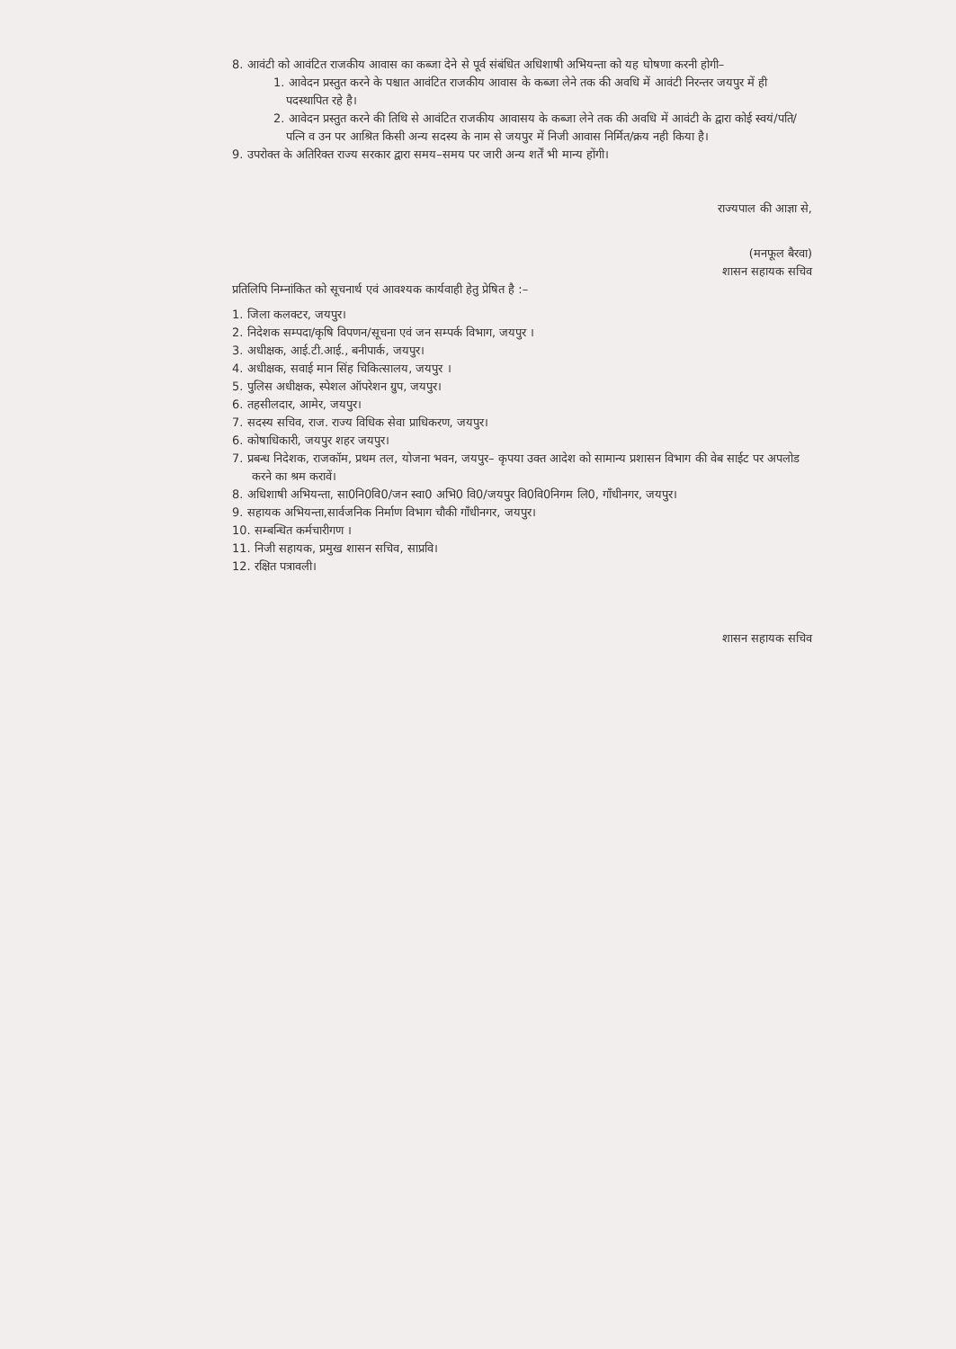8. आवंटी को आवंटित राजकीय आवास का कब्जा देने से पूर्व संबंधित अधिशाषी अभियन्ता को यह घोषणा करनी होगी–
1. आवेदन प्रस्तुत करने के पश्चात आवंटित राजकीय आवास के कब्जा लेने तक की अवधि में आवंटी निरन्तर जयपुर में ही पदस्थापित रहे है।
2. आवेदन प्रस्तुत करने की तिथि से आवंटित राजकीय आवासय के कब्जा लेने तक की अवधि में आवंटी के द्वारा कोई स्वयं/पति/पत्नि व उन पर आश्रित किसी अन्य सदस्य के नाम से जयपुर में निजी आवास निर्मित/क्रय नही किया है।
9. उपरोक्त के अतिरिक्त राज्य सरकार द्वारा समय–समय पर जारी अन्य शर्तें भी मान्य होंगी।
राज्यपाल की आज्ञा से,
(मनफूल बैरवा)
शासन सहायक सचिव
प्रतिलिपि निम्नांकित को सूचनार्थ एवं आवश्यक कार्यवाही हेतु प्रेषित है :–
1. जिला कलक्टर, जयपुर।
2. निदेशक सम्पदा/कृषि विपणन/सूचना एवं जन सम्पर्क विभाग, जयपुर ।
3. अधीक्षक, आई.टी.आई., बनीपार्क, जयपुर।
4. अधीक्षक, सवाई मान सिंह चिकित्सालय, जयपुर ।
5. पुलिस अधीक्षक, स्पेशल ऑपरेशन ग्रुप, जयपुर।
6. तहसीलदार, आमेर, जयपुर।
7. सदस्य सचिव, राज. राज्य विधिक सेवा प्राधिकरण, जयपुर।
6. कोषाधिकारी, जयपुर शहर जयपुर।
7. प्रबन्ध निदेशक, राजकॉम, प्रथम तल, योजना भवन, जयपुर– कृपया उक्त आदेश को सामान्य प्रशासन विभाग की वेब साईट पर अपलोड करने का श्रम करावें।
8. अधिशाषी अभियन्ता, सा0नि0वि0/जन स्वा0 अभि0 वि0/जयपुर वि0वि0निगम लि0, गाँधीनगर, जयपुर।
9. सहायक अभियन्ता,सार्वजनिक निर्माण विभाग चौकी गाँधीनगर, जयपुर।
10. सम्बन्धित कर्मचारीगण ।
11. निजी सहायक, प्रमुख शासन सचिव, साप्रवि।
12. रक्षित पत्रावली।
शासन सहायक सचिव